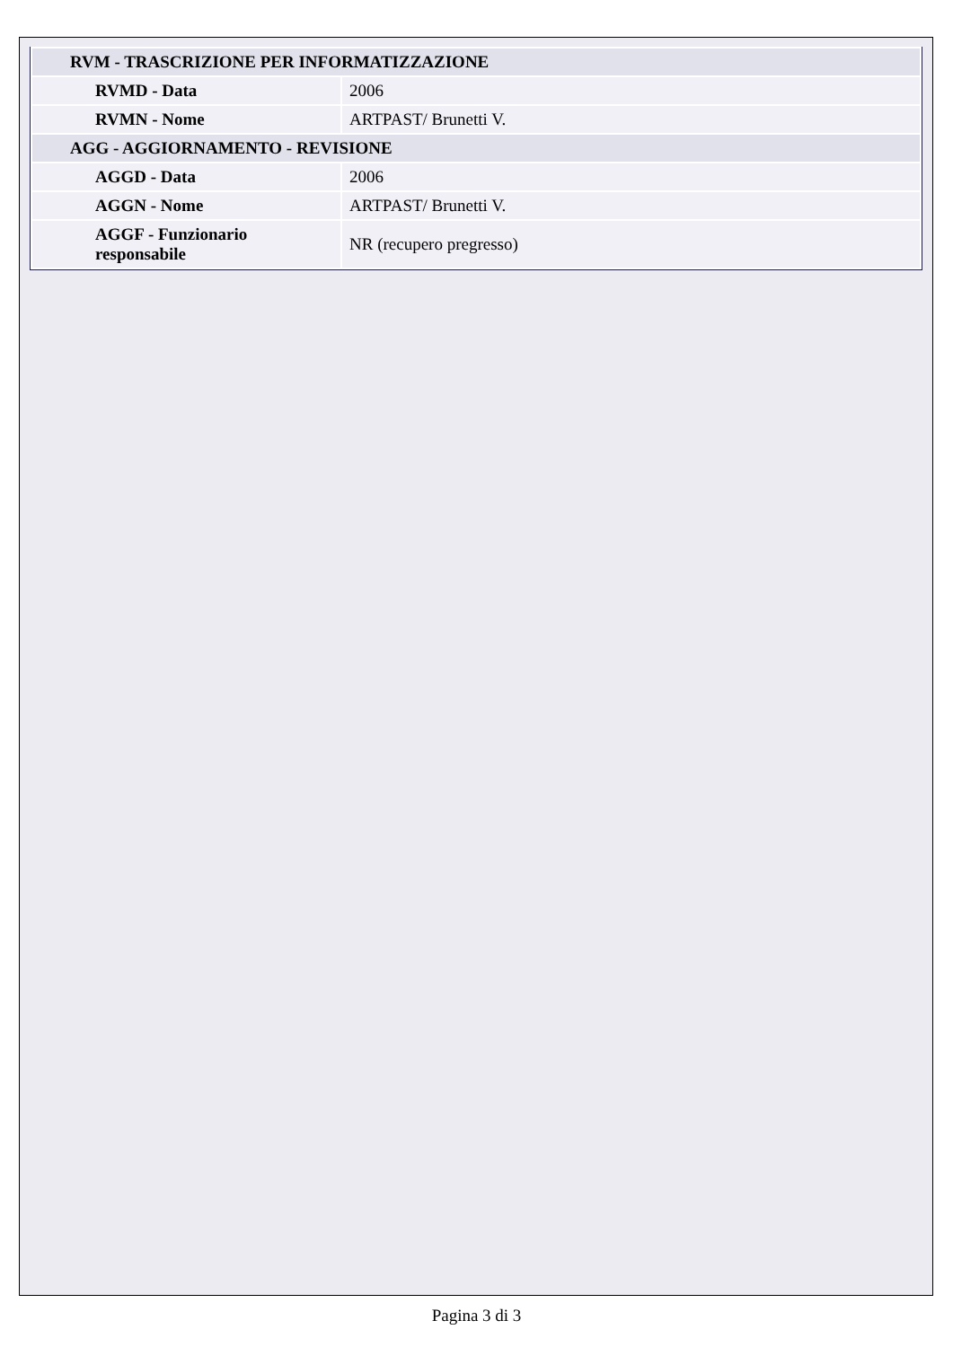| RVM - TRASCRIZIONE PER INFORMATIZZAZIONE | |
| RVMD - Data | 2006 |
| RVMN - Nome | ARTPAST/ Brunetti V. |
| AGG - AGGIORNAMENTO - REVISIONE | |
| AGGD - Data | 2006 |
| AGGN - Nome | ARTPAST/ Brunetti V. |
| AGGF - Funzionario responsabile | NR (recupero pregresso) |
Pagina 3 di 3